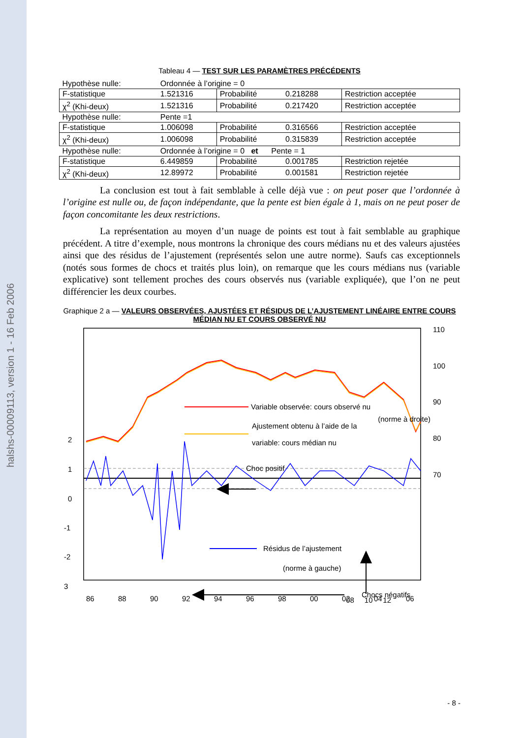halshs-00009113, version 1 - 16 Feb 2006
Tableau 4 — TEST SUR LES PARAMÈTRES PRÉCÉDENTS
| Hypothèse nulle: | Ordonnée à l’origine = 0 | | | |
| F-statistique | 1.521316 | Probabilité | 0.218288 | Restriction acceptée |
| χ<sup>2</sup> (Khi-deux) | 1.521316 | Probabilité | 0.217420 | Restriction acceptée |
| Hypothèse nulle: | Pente =1 | | | |
| F-statistique | 1.006098 | Probabilité | 0.316566 | Restriction acceptée |
| χ<sup>2</sup> (Khi-deux) | 1.006098 | Probabilité | 0.315839 | Restriction acceptée |
| Hypothèse nulle: | Ordonnée à l’origine = 0 et Pente = 1 | | | |
| F-statistique | 6.449859 | Probabilité | 0.001785 | Restriction rejetée |
| χ<sup>2</sup> (Khi-deux) | 12.89972 | Probabilité | 0.001581 | Restriction rejetée |
La conclusion est tout à fait semblable à celle déjà vue : on peut poser que l’ordonnée à l’origine est nulle ou, de façon indépendante, que la pente est bien égale à 1, mais on ne peut poser de façon concomitante les deux restrictions.
La représentation au moyen d’un nuage de points est tout à fait semblable au graphique précédent. A titre d’exemple, nous montrons la chronique des cours médians nu et des valeurs ajustées ainsi que des résidus de l’ajustement (représentés selon une autre norme). Saufs cas exceptionnels (notés sous formes de chocs et traités plus loin), on remarque que les cours médians nus (variable explicative) sont tellement proches des cours observés nus (variable expliquée), que l’on ne peut différencier les deux courbes.
Graphique 2 a — VALEURS OBSERVÉES, AJUSTÉES ET RÉSIDUS DE L’AJUSTEMENT LINÉAIRE ENTRE COURS MÉDIAN NU ET COURS OBSERVÉ NU
110
100
90
80
70
2
1
0
-1
-2
3
Variable observée: cours observé nu
Ajustement obtenu à l’aide de la
variable: cours médian nu
(norme à droite)
Choc positif
Résidus de l’ajustement
(norme à gauche)
Chocs négatifs
86
88
90
92
94
96
98
00
02
04
06
08 10 12
- 8 -